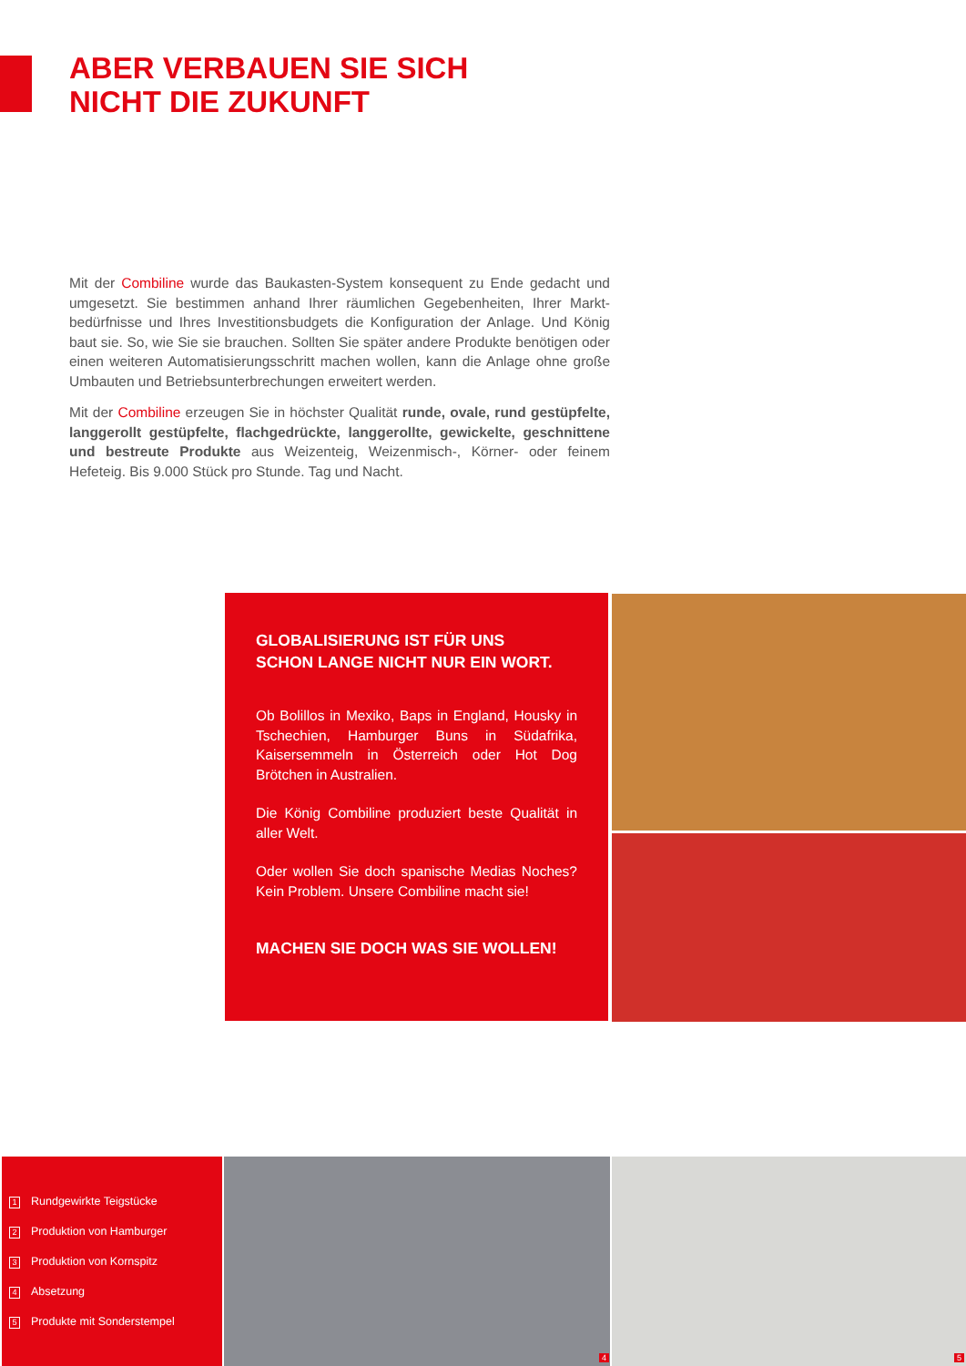ABER VERBAUEN SIE SICH
NICHT DIE ZUKUNFT
Mit der Combiline wurde das Baukasten-System konsequent zu Ende gedacht und umgesetzt. Sie bestimmen anhand Ihrer räumlichen Gegebenheiten, Ihrer Markt­bedürfnisse und Ihres Investitionsbudgets die Konfiguration der Anlage. Und König baut sie. So, wie Sie sie brauchen. Sollten Sie später andere Produkte benötigen oder einen weiteren Automatisierungsschritt machen wollen, kann die Anlage ohne große Umbauten und Betriebsunterbrechungen erweitert werden.
Mit der Combiline erzeugen Sie in höchster Qualität runde, ovale, rund gestüpfelte, langgerollt gestüpfelte, flachgedrückte, langgerollte, gewickelte, geschnittene und bestreute Produkte aus Weizenteig, Weizenmisch-, Körner- oder feinem Hefeteig. Bis 9.000 Stück pro Stunde. Tag und Nacht.
GLOBALISIERUNG IST FÜR UNS
SCHON LANGE NICHT NUR EIN WORT.
Ob Bolillos in Mexiko, Baps in England, Housky in Tschechien, Hamburger Buns in Südafrika, Kaisersemmeln in Österreich oder Hot Dog Brötchen in Australien.
Die König Combiline produziert beste Qualität in aller Welt.
Oder wollen Sie doch spanische Medias Noches? Kein Problem. Unsere Combiline macht sie!
MACHEN SIE DOCH WAS SIE WOLLEN!
1 Rundgewirkte Teigstücke
2 Produktion von Hamburger
3 Produktion von Kornspitz
4 Absetzung
5 Produkte mit Sonderstempel
4 5